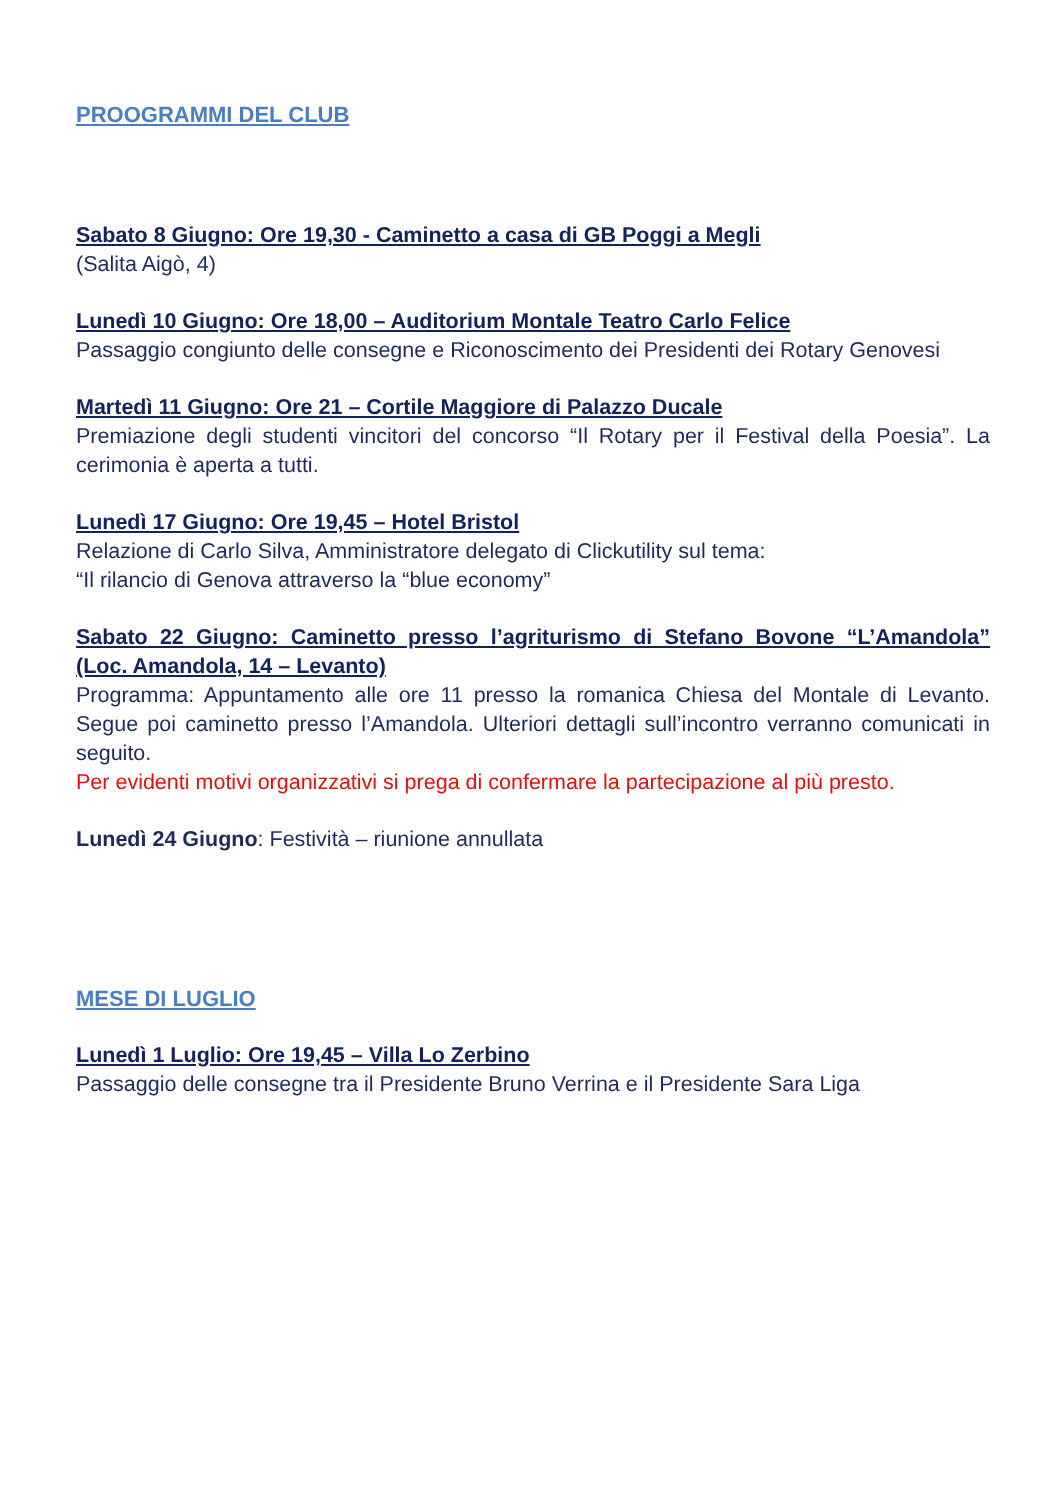PROOGRAMMI DEL CLUB
Sabato 8 Giugno: Ore 19,30 - Caminetto a casa di GB Poggi a Megli
(Salita Aigò, 4)
Lunedì 10 Giugno: Ore 18,00 – Auditorium Montale Teatro Carlo Felice
Passaggio congiunto delle consegne e Riconoscimento dei Presidenti dei Rotary Genovesi
Martedì 11 Giugno: Ore 21 – Cortile Maggiore di Palazzo Ducale
Premiazione degli studenti vincitori del concorso “Il Rotary per il Festival della Poesia”. La cerimonia è aperta a tutti.
Lunedì 17 Giugno: Ore 19,45 – Hotel Bristol
Relazione di Carlo Silva, Amministratore delegato di Clickutility sul tema:
“Il rilancio di Genova attraverso la “blue economy”
Sabato 22 Giugno: Caminetto presso l’agriturismo di Stefano Bovone “L’Amandola” (Loc. Amandola, 14 – Levanto)
Programma: Appuntamento alle ore 11 presso la romanica Chiesa del Montale di Levanto. Segue poi caminetto presso l’Amandola. Ulteriori dettagli sull’incontro verranno comunicati in seguito.
Per evidenti motivi organizzativi si prega di confermare la partecipazione al più presto.
Lunedì 24 Giugno: Festività – riunione annullata
MESE DI LUGLIO
Lunedì 1 Luglio: Ore 19,45 – Villa Lo Zerbino
Passaggio delle consegne tra il Presidente Bruno Verrina e il Presidente Sara Liga